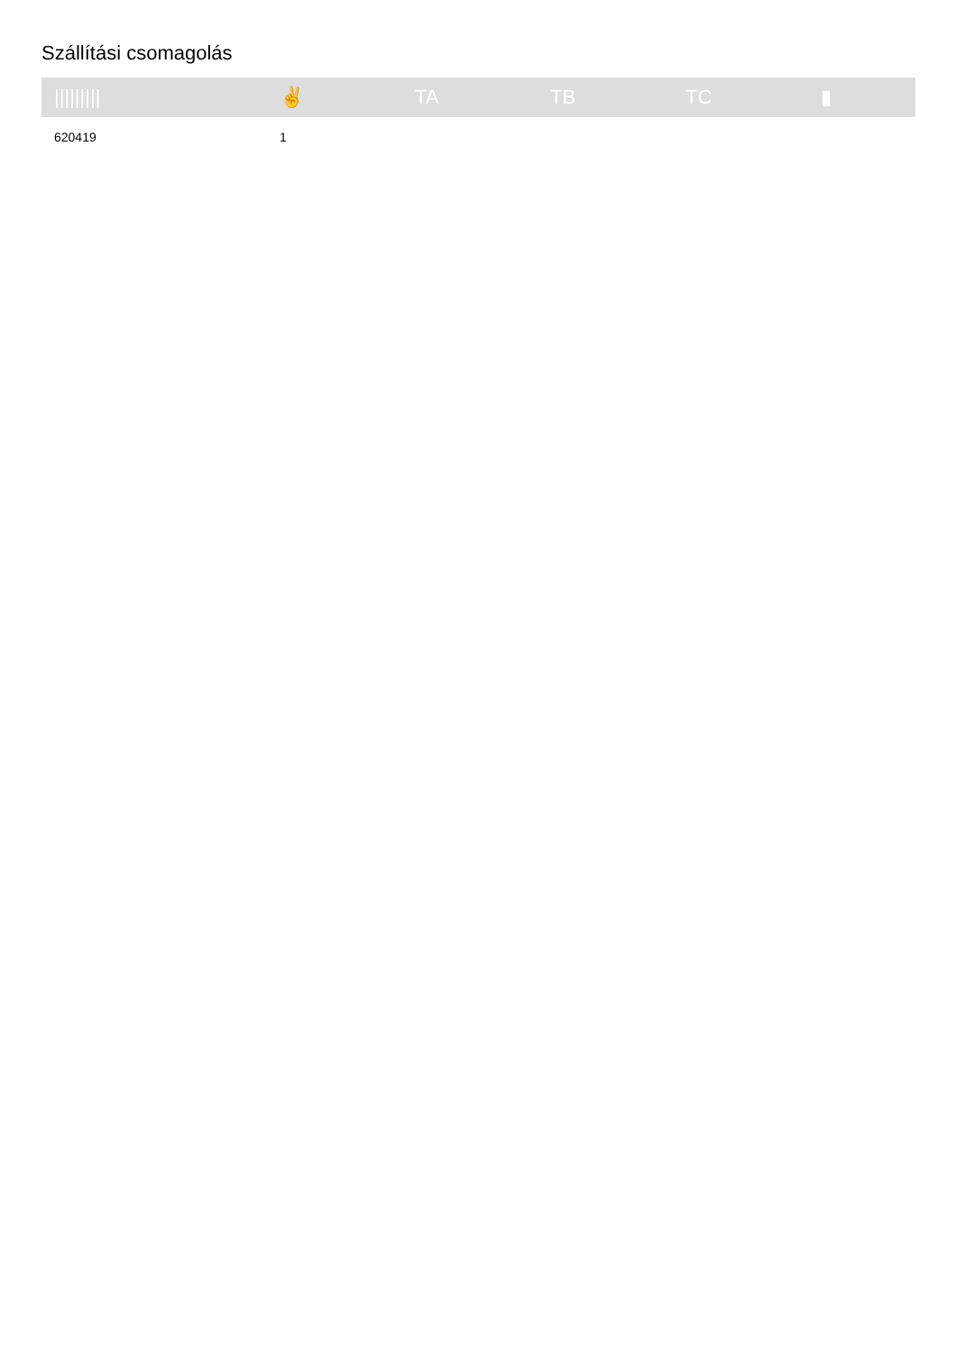Szállítási csomagolás
| ///////// | ✌ | TA | TB | TC | ▮ |
| --- | --- | --- | --- | --- | --- |
| 620419 | 1 | | | | |